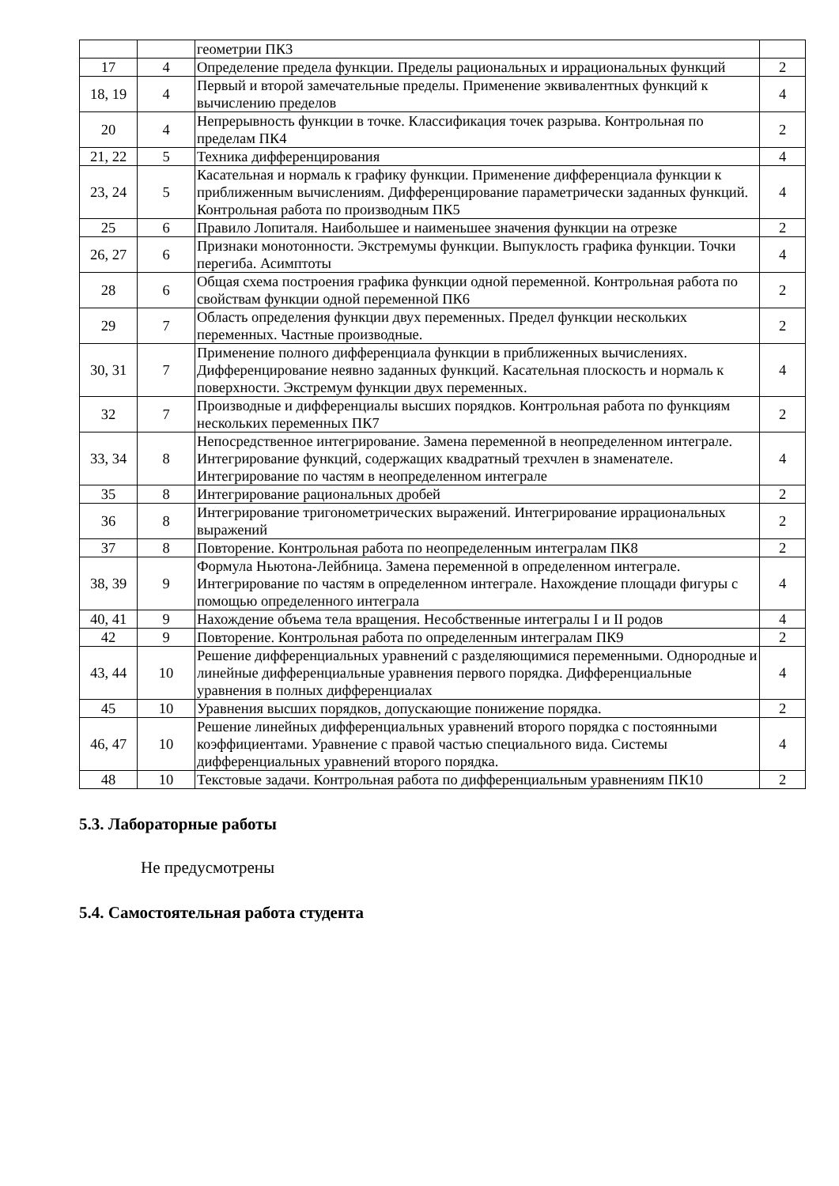| | | геометрии ПК3 | |
| 17 | 4 | Определение предела функции. Пределы рациональных и иррациональных функций | 2 |
| 18, 19 | 4 | Первый и второй замечательные пределы. Применение эквивалентных функций к вычислению пределов | 4 |
| 20 | 4 | Непрерывность функции в точке. Классификация точек разрыва. Контрольная по пределам ПК4 | 2 |
| 21, 22 | 5 | Техника дифференцирования | 4 |
| 23, 24 | 5 | Касательная и нормаль к графику функции. Применение дифференциала функции к приближенным вычислениям. Дифференцирование параметрически заданных функций. Контрольная работа по производным ПК5 | 4 |
| 25 | 6 | Правило Лопиталя. Наибольшее и наименьшее значения функции на отрезке | 2 |
| 26, 27 | 6 | Признаки монотонности. Экстремумы функции. Выпуклость графика функции. Точки перегиба. Асимптоты | 4 |
| 28 | 6 | Общая схема построения графика функции одной переменной. Контрольная работа по свойствам функции одной переменной ПК6 | 2 |
| 29 | 7 | Область определения функции двух переменных. Предел функции нескольких переменных. Частные производные. | 2 |
| 30, 31 | 7 | Применение полного дифференциала функции в приближенных вычислениях. Дифференцирование неявно заданных функций. Касательная плоскость и нормаль к поверхности. Экстремум функции двух переменных. | 4 |
| 32 | 7 | Производные и дифференциалы высших порядков. Контрольная работа по функциям нескольких переменных ПК7 | 2 |
| 33, 34 | 8 | Непосредственное интегрирование. Замена переменной в неопределенном интеграле. Интегрирование функций, содержащих квадратный трехчлен в знаменателе. Интегрирование по частям в неопределенном интеграле | 4 |
| 35 | 8 | Интегрирование рациональных дробей | 2 |
| 36 | 8 | Интегрирование тригонометрических выражений. Интегрирование иррациональных выражений | 2 |
| 37 | 8 | Повторение. Контрольная работа по неопределенным интегралам ПК8 | 2 |
| 38, 39 | 9 | Формула Ньютона-Лейбница. Замена переменной в определенном интеграле. Интегрирование по частям в определенном интеграле. Нахождение площади фигуры с помощью определенного интеграла | 4 |
| 40, 41 | 9 | Нахождение объема тела вращения. Несобственные интегралы I и II родов | 4 |
| 42 | 9 | Повторение. Контрольная работа по определенным интегралам ПК9 | 2 |
| 43, 44 | 10 | Решение дифференциальных уравнений с разделяющимися переменными. Однородные и линейные дифференциальные уравнения первого порядка. Дифференциальные уравнения в полных дифференциалах | 4 |
| 45 | 10 | Уравнения высших порядков, допускающие понижение порядка. | 2 |
| 46, 47 | 10 | Решение линейных дифференциальных уравнений второго порядка с постоянными коэффициентами. Уравнение с правой частью специального вида. Системы дифференциальных уравнений второго порядка. | 4 |
| 48 | 10 | Текстовые задачи. Контрольная работа по дифференциальным уравнениям ПК10 | 2 |
5.3. Лабораторные работы
Не предусмотрены
5.4. Самостоятельная работа студента